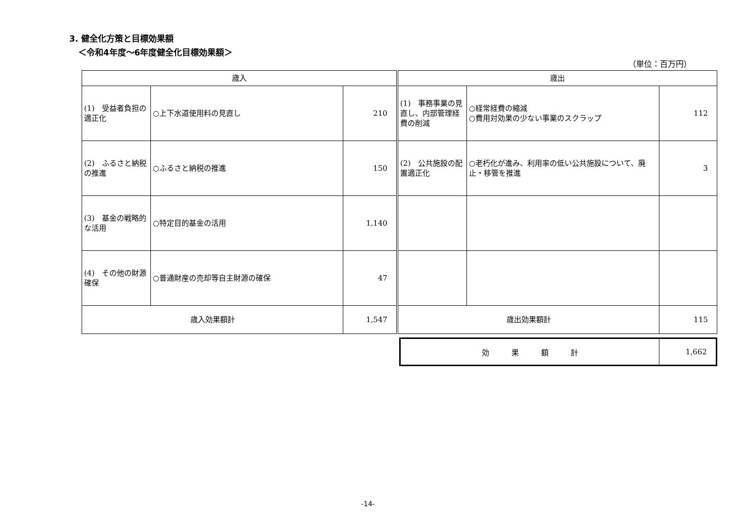3. 健全化方策と目標効果額
＜令和4年度～6年度健全化目標効果額＞
（単位：百万円）
| 歳入 | | | 歳出 | | |
| (1) 受益者負担の適正化 | ○上下水道使用料の見直し | 210 | (1) 事務事業の見直し、内部管理経費の削減 | ○経常経費の縮減 ○費用対効果の少ない事業のスクラップ | 112 |
| (2) ふるさと納税の推進 | ○ふるさと納税の推進 | 150 | (2) 公共施設の配置適正化 | ○老朽化が進み、利用率の低い公共施設について、廃止・移管を推進 | 3 |
| (3) 基金の戦略的な活用 | ○特定目的基金の活用 | 1,140 | | | |
| (4) その他の財源確保 | ○普通財産の売却等自主財源の確保 | 47 | | | |
| 歳入効果額計 | | 1,547 | 歳出効果額計 | | 115 |
| 効 果 額 計 | 1,662 |
-14-